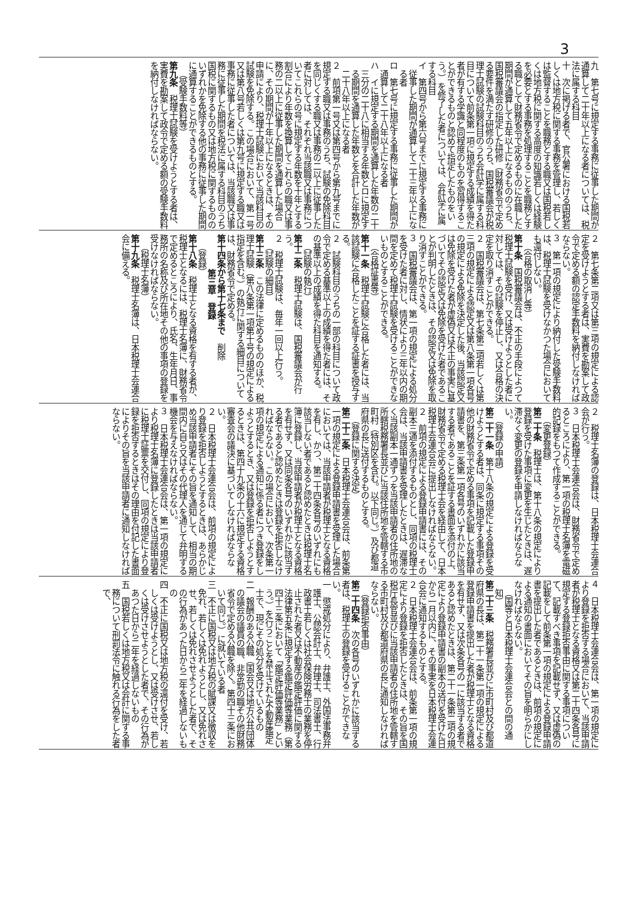3
九　第七号に規定する事務に従事した期間が通算して二十年以上になる者については、税法に属する科目
十　次に掲げる者で、官公署における国税若しくは地方税に関する事務を管理し、若しくは監督することを職務とする職又は国税若しくは地方税に関する高度の知識若しくは経験を必要とする事務を処理することを職務とする職として財務省令で定めるものに在職した期間が通算して五年以上になるもののうち、国税審議会の指定した研修（財務省令で定める要件を満たす研修のうち、国税審議会が税理士試験の試験科目のうち会計学に属する科目について前条第一項に規定する成績を得た者が有する学識と同程度のものを習得することができるものと認めて指定したものをいう。）を修了した者については、会計学に属する科目
イ　第四号から第六号までに規定する事務に従事した期間が通算して二十三年以上になる者
ロ　第七号に規定する事務に従事した期間が通算して二十八年以上になる者
ハ　イに規定する期間を通算した年数の二十三分の二十八に相当する年数とロに規定する期間を通算した年数とを合計した年数が二十八年以上になる者
２　前項第一号又は第四号から第九号までに規定する職又は事務のうち、試験の免除科目を同じくする職又は事務の二以上に従事した者に対しては、それぞれ当該職又は事務についてこれらの号に規定する年数を十年とする割合により年数を換算してこれらの職又は事務の二以上に従事した期間を通算した場合に、その期間が十年以上になるときは、その申請により、税理士試験において当該科目の試験を免除する。この場合において、第一号又は第八号若しくは第九号に規定する職又は事務に従事した者については、当該職又は事務に従事した期間を税法に属する科目のうち国税に関するもの又は地方税に関するもののいずれかを免除する他の事務に従事した期間に通算することができるものとする。
（受験手数料等）
第九条　税理士試験を受けようとする者は、実費を勘案して政令で定める額の受験手数料を納付しなければならない。
２　第七条第二項又は第三項の規定による認定を受けようとする者は、実費を勘案して政令で定める額の認定手数料を納付しなければならない。
３　第一項の規定により納付した受験手数料は、税理士試験を受けなかつた場合においても還付しない。
（合格の取消し等）
第十条　国税審議会は、不正の手段によつて税理士試験を受け、又は受けようとした者に対しては、その試験を停止し、又は合格の決定を取り消すことができる。
２　国税審議会は、第七条第二項若しくは第三項の規定による認定又は第八条第一項各号の規定による免除を決定した後、当該認定又は免除を受けた者が虚偽又は不正の事実に基づいてその認定又は免除を受けた者であることが判明したときは、その認定又は免除を取り消すことができる。
３　国税審議会は、第一項の規定による処分を受けた者に対し、情状により三年以内の期間を定めて税理士試験を受けることができないものとすることができる。
（合格証書等）
第十一条　税理士試験に合格した者には、当該試験に合格したことを証する証書を授与する。
２　試験科目のうちの一部の科目について政令で定める基準以上の成績を得た者には、その基準以上の成績を得た科目を通知する。
（試験の執行）
第十二条　税理士試験は、国税審議会が行う。
２　税理士試験は、毎年一回以上行う。
（試験の細目）
第十三条　この法律に定めるもののほか、税理士試験（第八条第一項第十号の規定による指定を含む。）の執行に関する細目については、財務省令で定める。
第十四条から第十七条まで　削除
第三章　登録
（登録）
第十八条　税理士となる資格を有する者が、税理士となるには、税理士名簿に、財務省令で定めるところにより、氏名、生年月日、事務所の名称及び所在地その他の事項の登録を受けなければならない。
（税理士名簿）
第十九条　税理士名簿は、日本税理士会連合会に備える。
２　税理士名簿の登録は、日本税理士会連合会が行う。
３　日本税理士会連合会は、財務省令で定めるところにより、第一項の税理士名簿を電磁的記録をもつて作成することができる。
（変更登録）
第二十条　税理士は、第十八条の規定により登録を受けた事項に変更を生じたときは、遅滞なく変更の登録を申請しなければならない。
（登録の申請）
第二十一条　第十八条の規定による登録を受けようとする者は、同条に規定する事項その他の財務省令で定める事項を記載した登録申請書を、第三条第一項各号のいずれかに該当する者であることを証する書面を添付の上、財務省令で定める税理士会を経由して、日本税理士会連合会に提出しなければならない。
２　前項の規定による登録申請書には、その副本三通を添付するものとし、同項の税理士会は、当該申請書を受理したときは、遅滞なく当該副本一通ずつを当該申請者の住所地の所轄税務署長並びに当該住所地を管轄する市町村（特別区を含む。以下同じ。）及び都道府県の長に送付するものとする。
（登録に関する決定）
第二十二条　日本税理士会連合会は、前条第一項の規定による登録申請書を受理した場合においては、当該申請者が税理士となる資格を有し、かつ、第二十四条各号のいずれにも該当しない者であると認めたときは税理士名簿に登録し、当該申請者が税理士となる資格を有せず、又は同条各号のいずれかに該当する者であると認めたときは登録を拒否しなければならない。この場合において、次条第一項の規定による通知に係る者につき登録をしようとするとき、又は登録を拒否しようとするときは、第四十九条の十六に規定する資格審査会の議決に基づいてしなければならない。
２　日本税理士会連合会は、前項の規定により登録を拒否しようとするときは、あらかじめ当該申請者にその旨を通知して、相当の期間内に自ら又はその代理人を通じて弁明する機会を与えなければならない。
３　日本税理士会連合会は、第一項の規定により税理士名簿に登録したときは当該申請者に税理士証票を交付し、同項の規定により登録を拒否するときはその理由を付記した書面によりその旨を当該申請者に通知しなければならない。
４　日本税理士会連合会は、第一項の規定により登録を拒否する場合において、当該申請者が税理士となる資格又は第二十四条各号に規定する登録拒否事由に関する事項について、記載すべき事項を記載せず、又は虚偽の記載をして前条第一項の規定による登録申請書を提出した者であるときは、前項の規定による通知の書面においてその旨を明らかにしなければならない。
（国等と日本税理士会連合会との間の通知）
第二十三条　税務署長並びに市町村及び都道府県の長は、第二十一条第一項の規定による登録申請書を提出した者が税理士となる資格を有せず、又は次条各号の一に該当する者であると認めたときは、第二十一条第二項の規定により登録申請書の副本の送付を受けた日から一月以内に、その事実を日本税理士会連合会に通知するものとする。
２　日本税理士会連合会は、前条第一項の規定により登録を拒否したときは、その旨を国税庁長官並びに当該申請者の住所地を管轄する市町村及び都道府県の長に通知しなければならない。
（登録拒否事由）
第二十四条　次の各号のいずれかに該当する者は、税理士の登録を受けることができない。
一　懲戒処分により、弁護士、外国法事務弁護士、公認会計士、弁理士、司法書士、行政書士若しくは社会保険労務士の業務を停止された者又は不動産の鑑定評価に関する法律第五条に規定する鑑定評価等業務（第四十三条において「鑑定評価等業務」という。）を行うことを禁止された不動産鑑定士で、現にその処分を受けているもの
二　報酬のある公職（国会又は地方公共団体の議会の議員の職、非常勤の職その他財務省令で定める公職を除く。第四十三条において同じ。）に就いている者
三　不正に国税又は地方税の賦課又は徴収を免れ、若しくは免れようとし、又は免れさせ、若しくは免れさせようとした者で、その行為があつた日から二年を経過しないもの
四　不正に国税又は地方税の還付を受け、若しくは受けようとし、又は受けさせ、若しくは受けさせようとした者で、その行為があつた日から二年を経過しないもの
五　国税若しくは地方税又は会計に関する事務について刑罰法令に触れる行為をした者で、